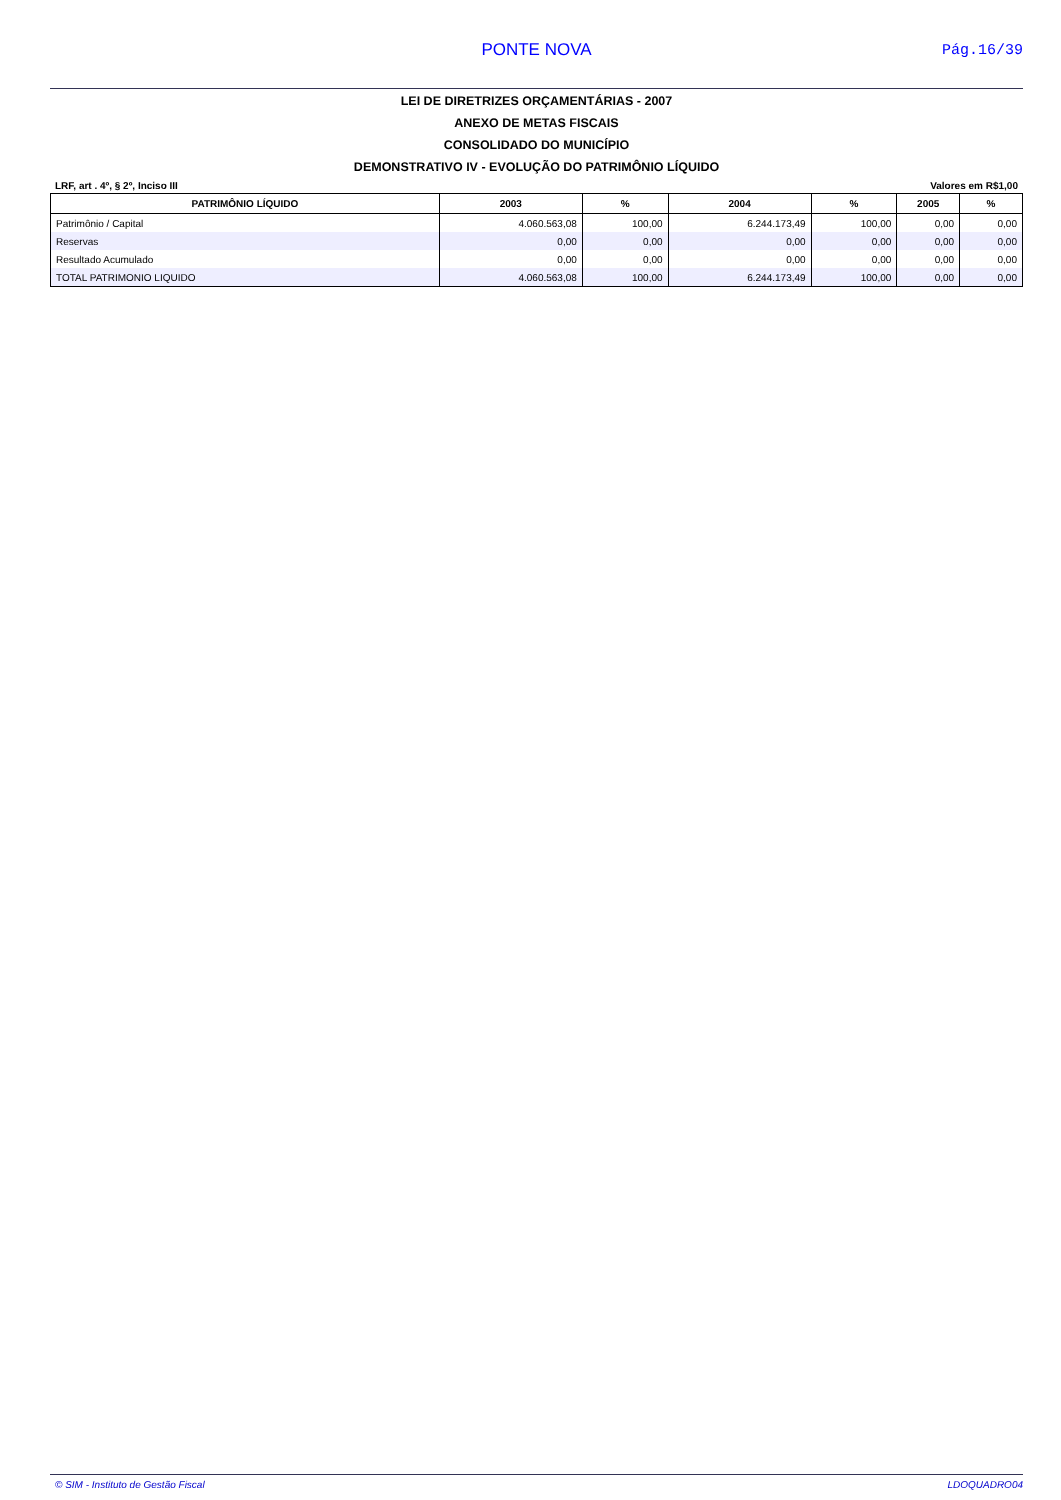PONTE NOVA
Pág.16/39
LEI DE DIRETRIZES ORÇAMENTÁRIAS - 2007
ANEXO DE METAS FISCAIS
CONSOLIDADO DO MUNICÍPIO
DEMONSTRATIVO IV - EVOLUÇÃO DO PATRIMÔNIO LÍQUIDO
LRF, art . 4º, § 2º, Inciso III Valores em R$1,00
| PATRIMÔNIO LÍQUIDO | 2003 | % | 2004 | % | 2005 | % |
| --- | --- | --- | --- | --- | --- | --- |
| Patrimônio / Capital | 4.060.563,08 | 100,00 | 6.244.173,49 | 100,00 | 0,00 | 0,00 |
| Reservas | 0,00 | 0,00 | 0,00 | 0,00 | 0,00 | 0,00 |
| Resultado Acumulado | 0,00 | 0,00 | 0,00 | 0,00 | 0,00 | 0,00 |
| TOTAL PATRIMONIO LIQUIDO | 4.060.563,08 | 100,00 | 6.244.173,49 | 100,00 | 0,00 | 0,00 |
© SIM - Instituto de Gestão Fiscal LDOQUADRO04